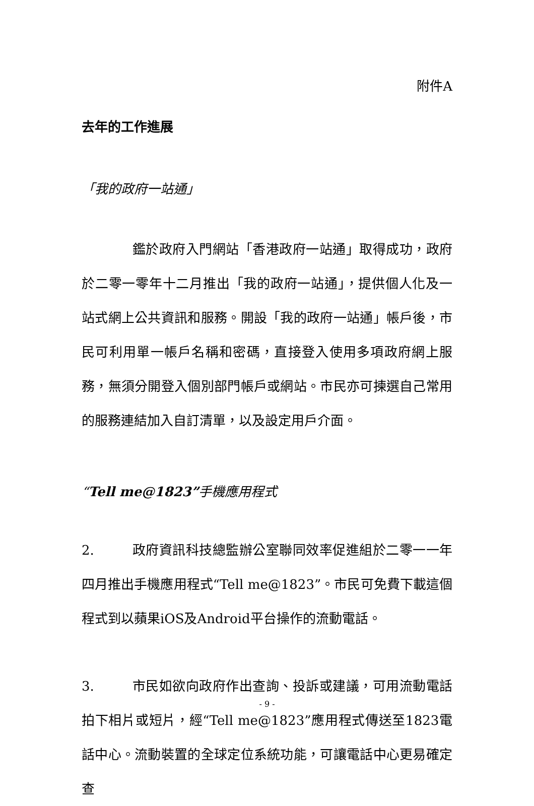附件A
去年的工作進展
「我的政府一站通」
鑑於政府入門網站「香港政府一站通」取得成功，政府於二零一零年十二月推出「我的政府一站通」，提供個人化及一站式網上公共資訊和服務。開設「我的政府一站通」帳戶後，市民可利用單一帳戶名稱和密碼，直接登入使用多項政府網上服務，無須分開登入個別部門帳戶或網站。市民亦可揀選自己常用的服務連結加入自訂清單，以及設定用戶介面。
“Tell me@1823”手機應用程式
2. 政府資訊科技總監辦公室聯同效率促進組於二零一一年四月推出手機應用程式“Tell me@1823”。市民可免費下載這個程式到以蘋果iOS及Android平台操作的流動電話。
3. 市民如欲向政府作出查詢、投訴或建議，可用流動電話拍下相片或短片，經“Tell me@1823”應用程式傳送至1823電話中心。流動裝置的全球定位系統功能，可讓電話中心更易確定查
- 9 -